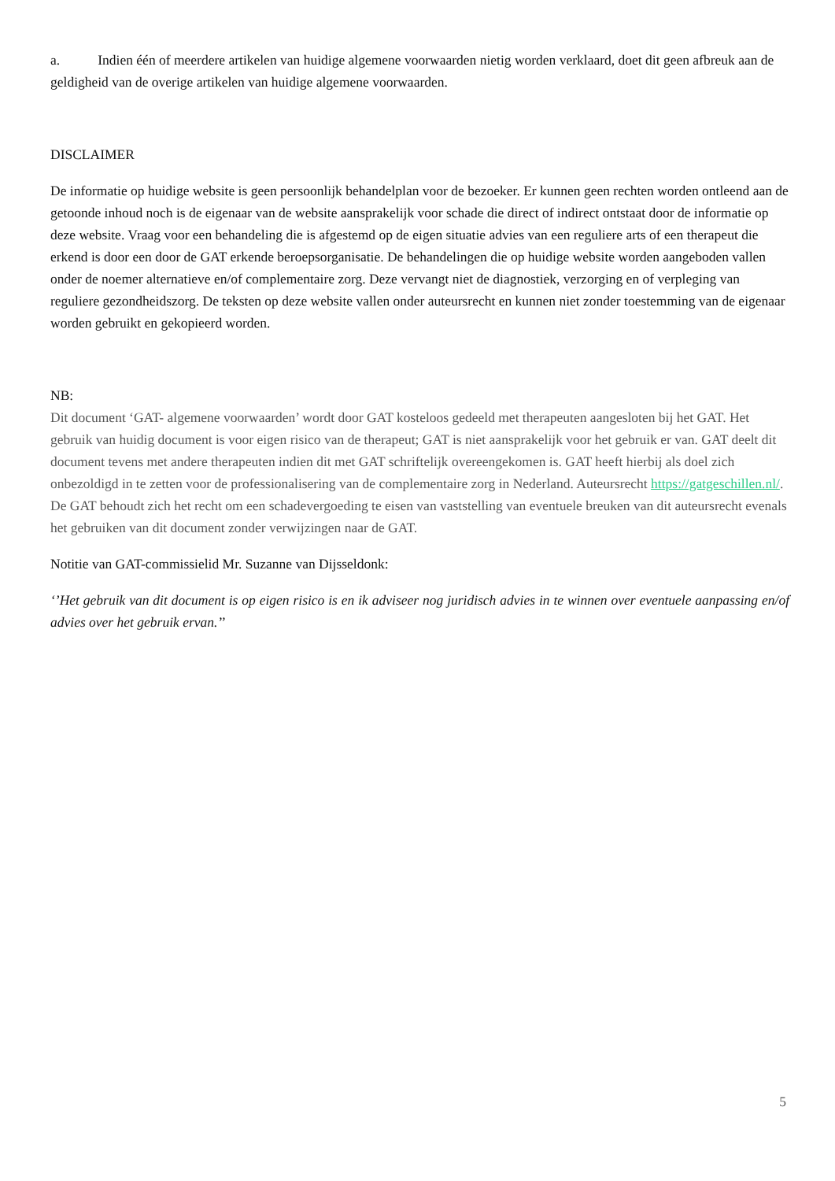a. Indien één of meerdere artikelen van huidige algemene voorwaarden nietig worden verklaard, doet dit geen afbreuk aan de geldigheid van de overige artikelen van huidige algemene voorwaarden.
DISCLAIMER
De informatie op huidige website is geen persoonlijk behandelplan voor de bezoeker. Er kunnen geen rechten worden ontleend aan de getoonde inhoud noch is de eigenaar van de website aansprakelijk voor schade die direct of indirect ontstaat door de informatie op deze website. Vraag voor een behandeling die is afgestemd op de eigen situatie advies van een reguliere arts of een therapeut die erkend is door een door de GAT erkende beroepsorganisatie. De behandelingen die op huidige website worden aangeboden vallen onder de noemer alternatieve en/of complementaire zorg. Deze vervangt niet de diagnostiek, verzorging en of verpleging van reguliere gezondheidszorg. De teksten op deze website vallen onder auteursrecht en kunnen niet zonder toestemming van de eigenaar worden gebruikt en gekopieerd worden.
NB:
Dit document ‘GAT- algemene voorwaarden’ wordt door GAT kosteloos gedeeld met therapeuten aangesloten bij het GAT. Het gebruik van huidig document is voor eigen risico van de therapeut; GAT is niet aansprakelijk voor het gebruik er van. GAT deelt dit document tevens met andere therapeuten indien dit met GAT schriftelijk overeengekomen is. GAT heeft hierbij als doel zich onbezoldigd in te zetten voor de professionalisering van de complementaire zorg in Nederland. Auteursrecht https://gatgeschillen.nl/. De GAT behoudt zich het recht om een schadevergoeding te eisen van vaststelling van eventuele breuken van dit auteursrecht evenals het gebruiken van dit document zonder verwijzingen naar de GAT.
Notitie van GAT-commissielid Mr. Suzanne van Dijsseldonk:
‘’Het gebruik van dit document is op eigen risico is en ik adviseer nog juridisch advies in te winnen over eventuele aanpassing en/of advies over het gebruik ervan.’’
5